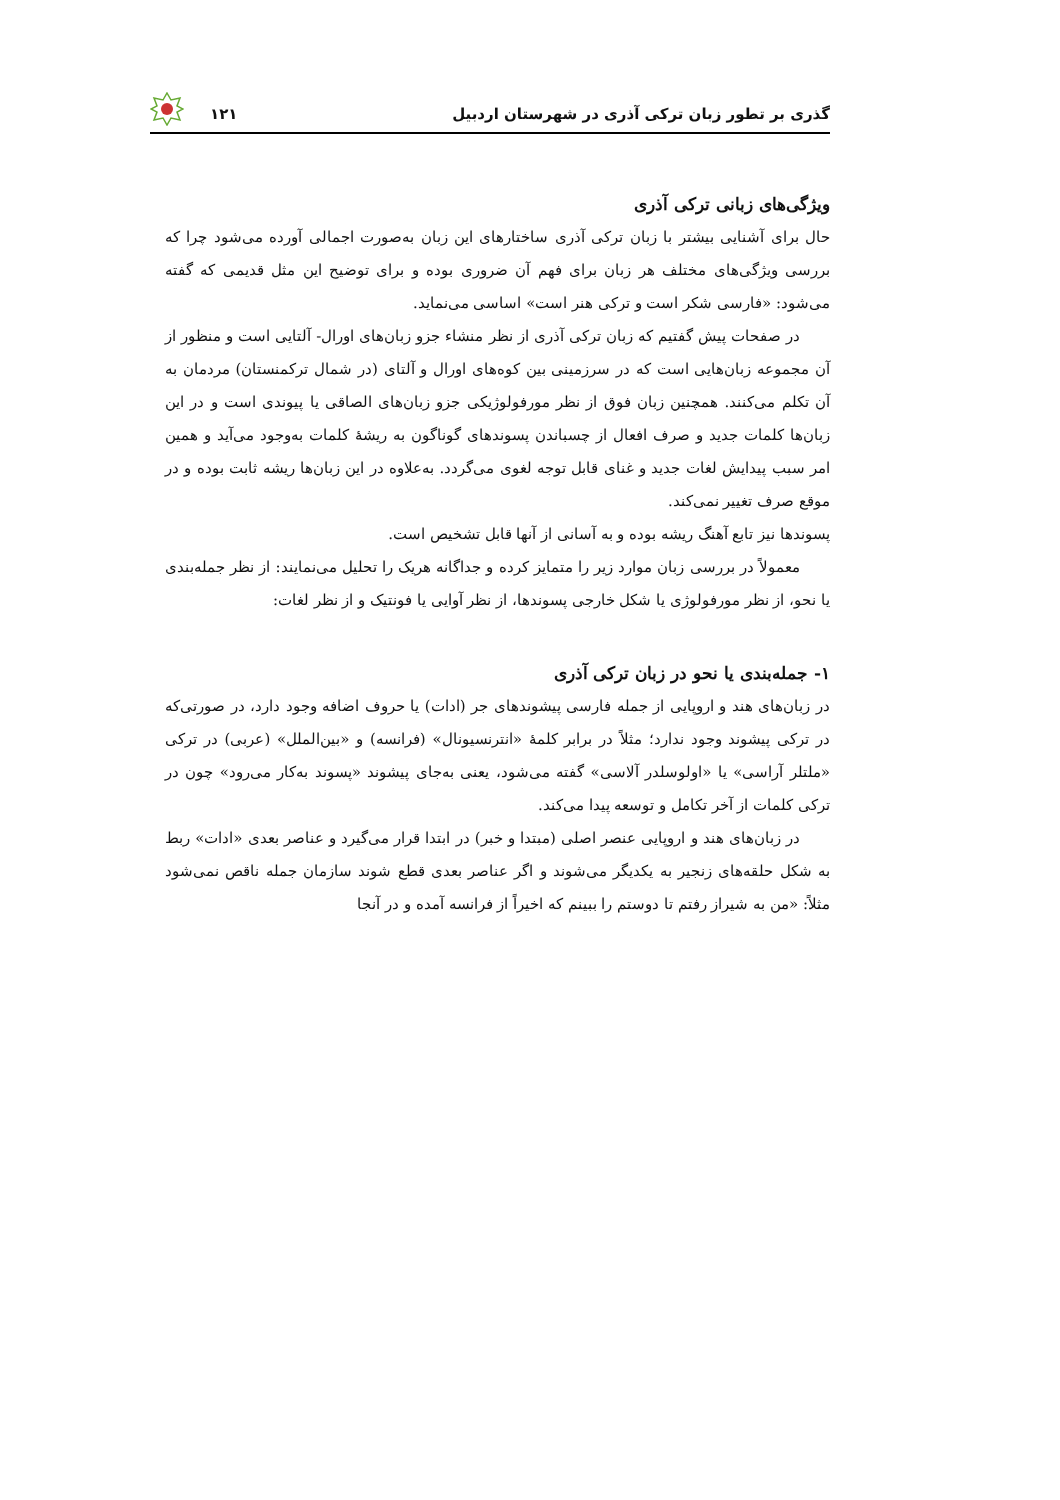گذری بر تطور زبان ترکی آذری در شهرستان اردبیل ۱۲۱
ویژگی‌های زبانی ترکی آذری
حال برای آشنایی بیشتر با زبان ترکی آذری ساختارهای این زبان به‌صورت اجمالی آورده می‌شود چرا که بررسی ویژگی‌های مختلف هر زبان برای فهم آن ضروری بوده و برای توضیح این مثل قدیمی که گفته می‌شود: «فارسی شکر است و ترکی هنر است» اساسی می‌نماید.
در صفحات پیش گفتیم که زبان ترکی آذری از نظر منشاء جزو زبان‌های اورال- آلتایی است و منظور از آن مجموعه زبان‌هایی است که در سرزمینی بین کوه‌های اورال و آلتای (در شمال ترکمنستان) مردمان به آن تکلم می‌کنند. همچنین زبان فوق از نظر مورفولوژیکی جزو زبان‌های الصاقی یا پیوندی است و در این زبان‌ها کلمات جدید و صرف افعال از چسباندن پسوندهای گوناگون به ریشهٔ کلمات به‌وجود می‌آید و همین امر سبب پیدایش لغات جدید و غنای قابل توجه لغوی می‌گردد. به‌علاوه در این زبان‌ها ریشه ثابت بوده و در موقع صرف تغییر نمی‌کند.
پسوندها نیز تابع آهنگ ریشه بوده و به آسانی از آنها قابل تشخیص است.
معمولاً در بررسی زبان موارد زیر را متمایز کرده و جداگانه هریک را تحلیل می‌نمایند: از نظر جمله‌بندی یا نحو، از نظر مورفولوژی یا شکل خارجی پسوندها، از نظر آوایی یا فونتیک و از نظر لغات:
۱- جمله‌بندی یا نحو در زبان ترکی آذری
در زبان‌های هند و اروپایی از جمله فارسی پیشوندهای جر (ادات) یا حروف اضافه وجود دارد، در صورتی‌که در ترکی پیشوند وجود ندارد؛ مثلاً در برابر کلمهٔ «انترنسیونال» (فرانسه) و «بین‌الملل» (عربی) در ترکی «ملتلر آراسی» یا «اولوسلدر آلاسی» گفته می‌شود، یعنی به‌جای پیشوند «پسوند به‌کار می‌رود» چون در ترکی کلمات از آخر تکامل و توسعه پیدا می‌کند.
در زبان‌های هند و اروپایی عنصر اصلی (مبتدا و خبر) در ابتدا قرار می‌گیرد و عناصر بعدی «ادات» ربط به شکل حلقه‌های زنجیر به یکدیگر می‌شوند و اگر عناصر بعدی قطع شوند سازمان جمله ناقص نمی‌شود مثلاً: «من به شیراز رفتم تا دوستم را ببینم که اخیراً از فرانسه آمده و در آنجا